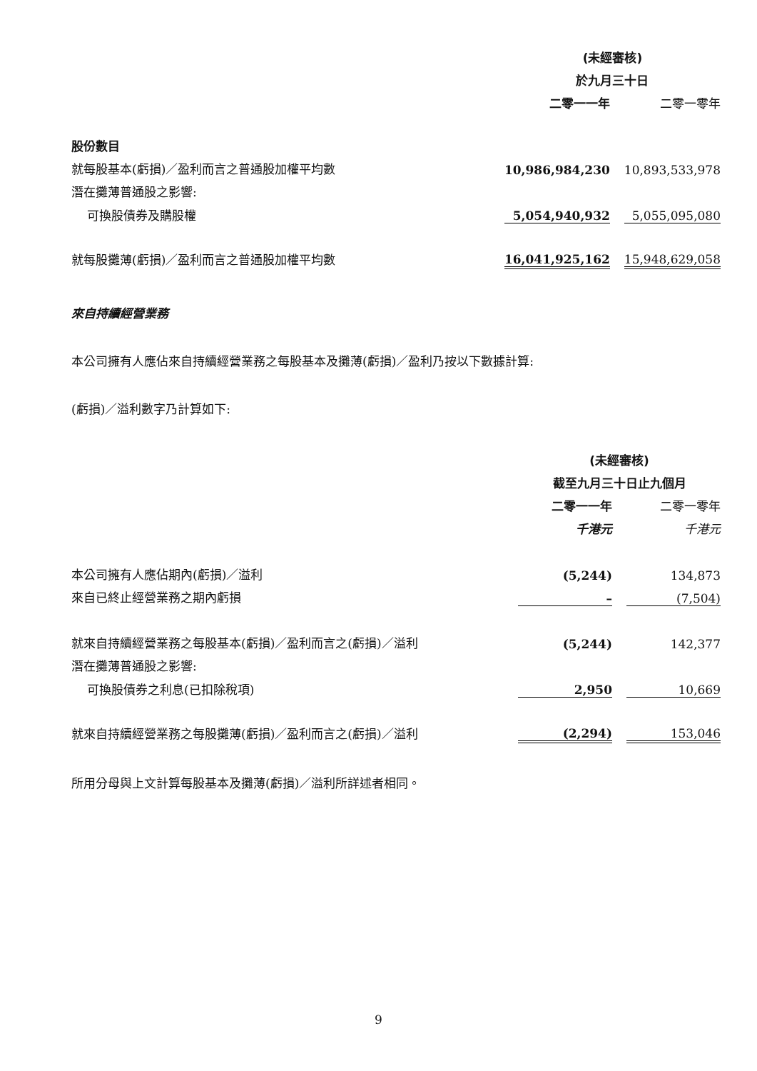| | (未經審核) | | |
| | 於九月三十日 | | |
| | 二零一一年 | | 二零一零年 |
| 股份數目 | | | |
| 就每股基本(虧損)／盈利而言之普通股加權平均數 | 10,986,984,230 | | 10,893,533,978 |
| 潛在攤薄普通股之影響: | | | |
| 可換股債券及購股權 | 5,054,940,932 | | 5,055,095,080 |
| 就每股攤薄(虧損)／盈利而言之普通股加權平均數 | 16,041,925,162 | | 15,948,629,058 |
來自持續經營業務
本公司擁有人應佔來自持續經營業務之每股基本及攤薄(虧損)／盈利乃按以下數據計算:
(虧損)／溢利數字乃計算如下:
| | (未經審核) | | |
| | 截至九月三十日止九個月 | | |
| | 二零一一年 | | 二零一零年 |
| | 千港元 | | 千港元 |
| 本公司擁有人應佔期內(虧損)／溢利 | (5,244) | | 134,873 |
| 來自已終止經營業務之期內虧損 | – | | (7,504) |
| 就來自持續經營業務之每股基本(虧損)／盈利而言之(虧損)／溢利 | (5,244) | | 142,377 |
| 潛在攤薄普通股之影響: | | | |
| 可換股債券之利息(已扣除稅項) | 2,950 | | 10,669 |
| 就來自持續經營業務之每股攤薄(虧損)／盈利而言之(虧損)／溢利 | (2,294) | | 153,046 |
所用分母與上文計算每股基本及攤薄(虧損)／溢利所詳述者相同。
9